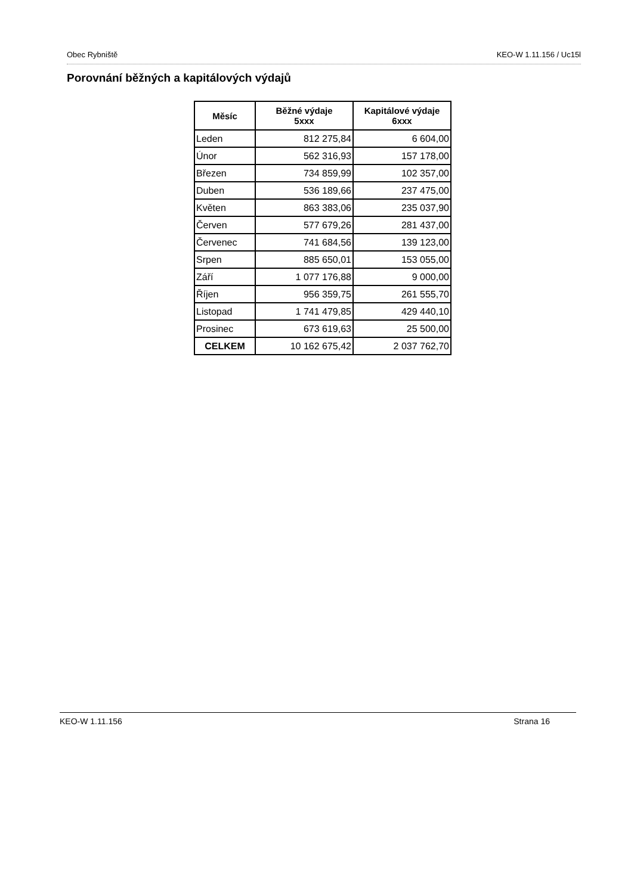Obec Rybniště KEO-W 1.11.156 / Uc15l
Porovnání běžných a kapitálových výdajů
| Měsíc | Běžné výdaje 5xxx | Kapitálové výdaje 6xxx |
| --- | --- | --- |
| Leden | 812 275,84 | 6 604,00 |
| Únor | 562 316,93 | 157 178,00 |
| Březen | 734 859,99 | 102 357,00 |
| Duben | 536 189,66 | 237 475,00 |
| Květen | 863 383,06 | 235 037,90 |
| Červen | 577 679,26 | 281 437,00 |
| Červenec | 741 684,56 | 139 123,00 |
| Srpen | 885 650,01 | 153 055,00 |
| Září | 1 077 176,88 | 9 000,00 |
| Říjen | 956 359,75 | 261 555,70 |
| Listopad | 1 741 479,85 | 429 440,10 |
| Prosinec | 673 619,63 | 25 500,00 |
| CELKEM | 10 162 675,42 | 2 037 762,70 |
KEO-W 1.11.156 Strana 16